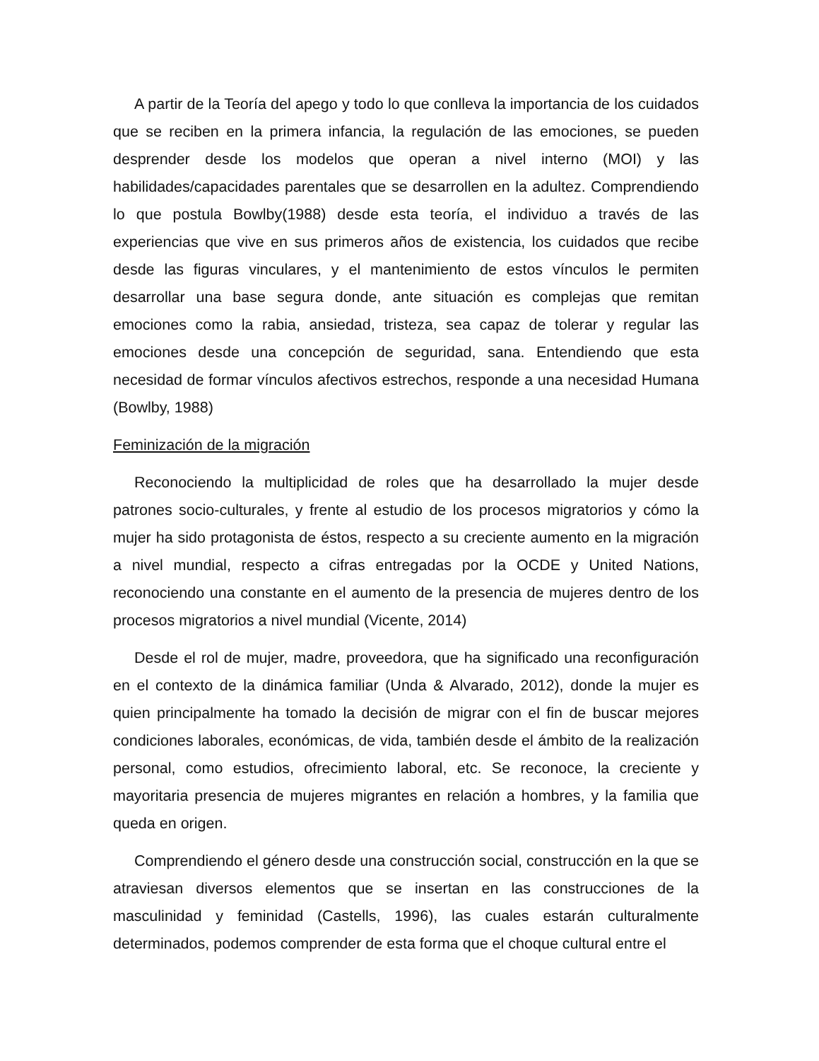A partir de la Teoría del apego y todo lo que conlleva la importancia de los cuidados que se reciben en la primera infancia, la regulación de las emociones, se pueden desprender desde los modelos que operan a nivel interno (MOI) y las habilidades/capacidades parentales que se desarrollen en la adultez. Comprendiendo lo que postula Bowlby(1988) desde esta teoría, el individuo a través de las experiencias que vive en sus primeros años de existencia, los cuidados que recibe desde las figuras vinculares, y el mantenimiento de estos vínculos le permiten desarrollar una base segura donde, ante situación es complejas que remitan emociones como la rabia, ansiedad, tristeza, sea capaz de tolerar y regular las emociones desde una concepción de seguridad, sana. Entendiendo que esta necesidad de formar vínculos afectivos estrechos, responde a una necesidad Humana (Bowlby, 1988)
Feminización de la migración
Reconociendo la multiplicidad de roles que ha desarrollado la mujer desde patrones socio-culturales, y frente al estudio de los procesos migratorios y cómo la mujer ha sido protagonista de éstos, respecto a su creciente aumento en la migración a nivel mundial, respecto a cifras entregadas por la OCDE y United Nations, reconociendo una constante en el aumento de la presencia de mujeres dentro de los procesos migratorios a nivel mundial (Vicente, 2014)
Desde el rol de mujer, madre, proveedora, que ha significado una reconfiguración en el contexto de la dinámica familiar (Unda & Alvarado, 2012), donde la mujer es quien principalmente ha tomado la decisión de migrar con el fin de buscar mejores condiciones laborales, económicas, de vida, también desde el ámbito de la realización personal, como estudios, ofrecimiento laboral, etc. Se reconoce, la creciente y mayoritaria presencia de mujeres migrantes en relación a hombres, y la familia que queda en origen.
Comprendiendo el género desde una construcción social, construcción en la que se atraviesan diversos elementos que se insertan en las construcciones de la masculinidad y feminidad (Castells, 1996), las cuales estarán culturalmente determinados, podemos comprender de esta forma que el choque cultural entre el